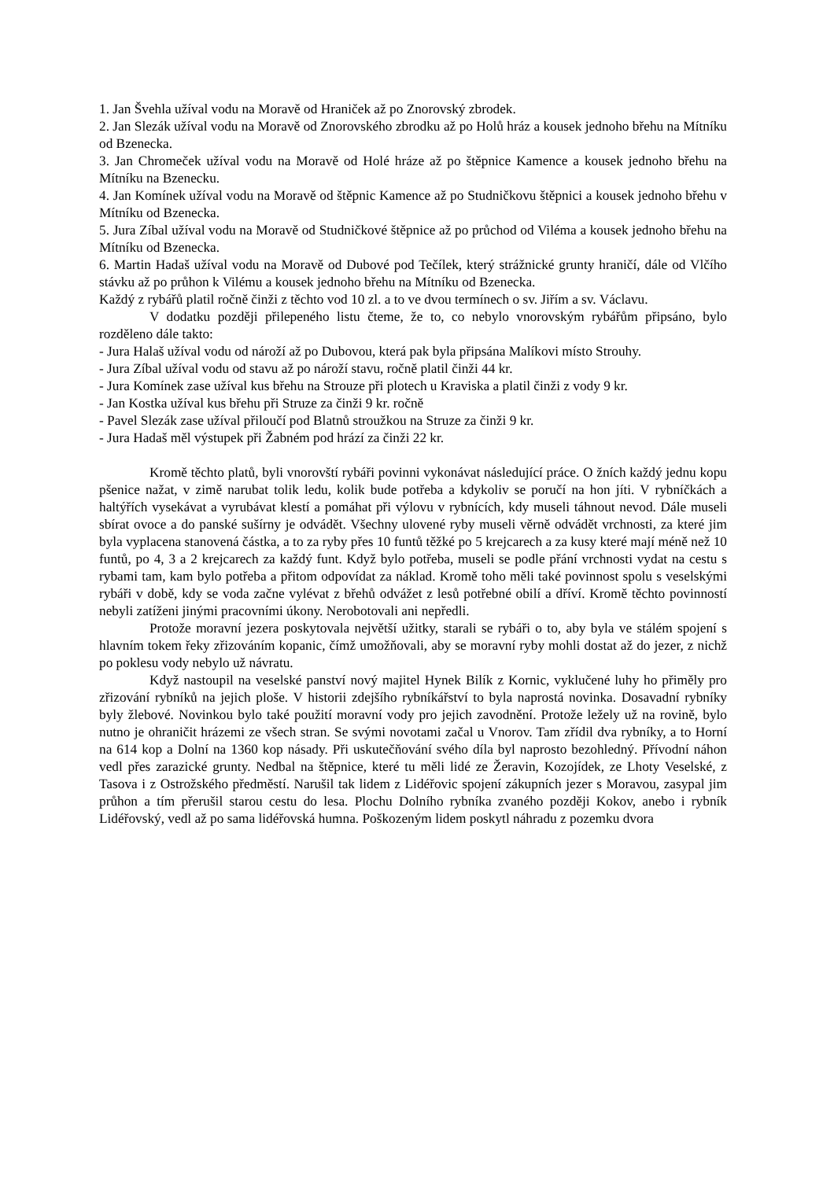1. Jan Švehla užíval vodu na Moravě od Hraniček až po Znorovský zbrodek.
2. Jan Slezák užíval vodu na Moravě od Znorovského zbrodku až po Holů hráz a kousek jednoho břehu na Mítníku od Bzenecka.
3. Jan Chromeček užíval vodu na Moravě od Holé hráze až po štěpnice Kamence a kousek jednoho břehu na Mítníku na Bzenecku.
4. Jan Komínek užíval vodu na Moravě od štěpnic Kamence až po Studničkovu štěpnici a kousek jednoho břehu v Mítníku od Bzenecka.
5. Jura Zíbal užíval vodu na Moravě od Studničkové štěpnice až po průchod od Viléma a kousek jednoho břehu na Mítníku od Bzenecka.
6. Martin Hadaš užíval vodu na Moravě od Dubové pod Tečílek, který strážnické grunty hraničí, dále od Vlčího stávku až po průhon k Vilému a kousek jednoho břehu na Mítníku od Bzenecka.
Každý z rybářů platil ročně činži z těchto vod 10 zl. a to ve dvou termínech o sv. Jiřím a sv. Václavu.
V dodatku později přilepeného listu čteme, že to, co nebylo vnorovským rybářům připsáno, bylo rozděleno dále takto:
- Jura Halaš užíval vodu od nároží až po Dubovou, která pak byla připsána Malíkovi místo Strouhy.
- Jura Zíbal užíval vodu od stavu až po nároží stavu, ročně platil činži 44 kr.
- Jura Komínek zase užíval kus břehu na Strouze při plotech u Kraviska a platil činži z vody 9 kr.
- Jan Kostka užíval kus břehu při Struze za činži 9 kr. ročně
- Pavel Slezák zase užíval přiloučí pod Blatnů stroužkou na Struze za činži 9 kr.
- Jura Hadaš měl výstupek při Žabném pod hrází za činži 22 kr.
Kromě těchto platů, byli vnorovští rybáři povinni vykonávat následující práce. O žních každý jednu kopu pšenice nažat, v zimě narubat tolik ledu, kolik bude potřeba a kdykoliv se poručí na hon jíti. V rybníčkách a haltýřích vysekávat a vyrubávat klestí a pomáhat při výlovu v rybnících, kdy museli táhnout nevod. Dále museli sbírat ovoce a do panské sušírny je odvádět. Všechny ulovené ryby museli věrně odvádět vrchnosti, za které jim byla vyplacena stanovená částka, a to za ryby přes 10 funtů těžké po 5 krejcarech a za kusy které mají méně než 10 funtů, po 4, 3 a 2 krejcarech za každý funt. Když bylo potřeba, museli se podle přání vrchnosti vydat na cestu s rybami tam, kam bylo potřeba a přitom odpovídat za náklad. Kromě toho měli také povinnost spolu s veselskými rybáři v době, kdy se voda začne vylévat z břehů odvážet z lesů potřebné obilí a dříví. Kromě těchto povinností nebyli zatíženi jinými pracovními úkony. Nerobotovali ani nepředli.
Protože moravní jezera poskytovala největší užitky, starali se rybáři o to, aby byla ve stálém spojení s hlavním tokem řeky zřizováním kopanic, čímž umožňovali, aby se moravní ryby mohli dostat až do jezer, z nichž po poklesu vody nebylo už návratu.
Když nastoupil na veselské panství nový majitel Hynek Bilík z Kornic, vyklučené luhy ho přiměly pro zřizování rybníků na jejich ploše. V historii zdejšího rybníkářství to byla naprostá novinka. Dosavadní rybníky byly žlebové. Novinkou bylo také použití moravní vody pro jejich zavodnění. Protože ležely už na rovině, bylo nutno je ohraničit hrázemi ze všech stran. Se svými novotami začal u Vnorov. Tam zřídil dva rybníky, a to Horní na 614 kop a Dolní na 1360 kop násady. Při uskutečňování svého díla byl naprosto bezohledný. Přívodní náhon vedl přes zarazické grunty. Nedbal na štěpnice, které tu měli lidé ze Žeravin, Kozojídek, ze Lhoty Veselské, z Tasova i z Ostrožského předměstí. Narušil tak lidem z Lidéřovic spojení zákupních jezer s Moravou, zasypal jim průhon a tím přerušil starou cestu do lesa. Plochu Dolního rybníka zvaného později Kokov, anebo i rybník Lidéřovský, vedl až po sama lidéřovská humna. Poškozeným lidem poskytl náhradu z pozemku dvora